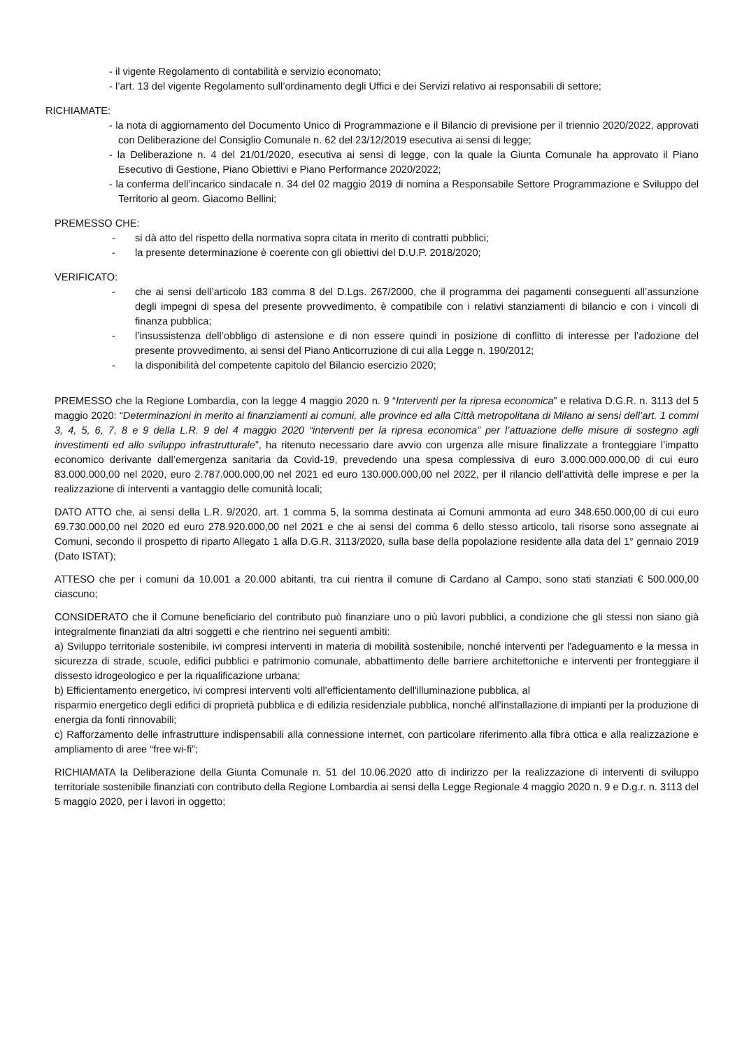- il vigente Regolamento di contabilità e servizio economato;
- l’art. 13 del vigente Regolamento sull’ordinamento degli Uffici e dei Servizi relativo ai responsabili di settore;
RICHIAMATE:
- la nota di aggiornamento del Documento Unico di Programmazione e il Bilancio di previsione per il triennio 2020/2022, approvati con Deliberazione del Consiglio Comunale n. 62 del 23/12/2019 esecutiva ai sensi di legge;
- la Deliberazione n. 4 del 21/01/2020, esecutiva ai sensi di legge, con la quale la Giunta Comunale ha approvato il Piano Esecutivo di Gestione, Piano Obiettivi e Piano Performance 2020/2022;
- la conferma dell’incarico sindacale n. 34 del 02 maggio 2019 di nomina a Responsabile Settore Programmazione e Sviluppo del Territorio al geom. Giacomo Bellini;
PREMESSO CHE:
- si dà atto del rispetto della normativa sopra citata in merito di contratti pubblici;
- la presente determinazione è coerente con gli obiettivi del D.U.P. 2018/2020;
VERIFICATO:
- che ai sensi dell’articolo 183 comma 8 del D.Lgs. 267/2000, che il programma dei pagamenti conseguenti all’assunzione degli impegni di spesa del presente provvedimento, è compatibile con i relativi stanziamenti di bilancio e con i vincoli di finanza pubblica;
- l’insussistenza dell’obbligo di astensione e di non essere quindi in posizione di conflitto di interesse per l’adozione del presente provvedimento, ai sensi del Piano Anticorruzione di cui alla Legge n. 190/2012;
- la disponibilità del competente capitolo del Bilancio esercizio 2020;
PREMESSO che la Regione Lombardia, con la legge 4 maggio 2020 n. 9 “Interventi per la ripresa economica” e relativa D.G.R. n. 3113 del 5 maggio 2020: “Determinazioni in merito ai finanziamenti ai comuni, alle province ed alla Città metropolitana di Milano ai sensi dell’art. 1 commi 3, 4, 5, 6, 7, 8 e 9 della L.R. 9 del 4 maggio 2020 “interventi per la ripresa economica” per l’attuazione delle misure di sostegno agli investimenti ed allo sviluppo infrastrutturale”, ha ritenuto necessario dare avvio con urgenza alle misure finalizzate a fronteggiare l’impatto economico derivante dall’emergenza sanitaria da Covid-19, prevedendo una spesa complessiva di euro 3.000.000.000,00 di cui euro 83.000.000,00 nel 2020, euro 2.787.000.000,00 nel 2021 ed euro 130.000.000,00 nel 2022, per il rilancio dell’attività delle imprese e per la realizzazione di interventi a vantaggio delle comunità locali;
DATO ATTO che, ai sensi della L.R. 9/2020, art. 1 comma 5, la somma destinata ai Comuni ammonta ad euro 348.650.000,00 di cui euro 69.730.000,00 nel 2020 ed euro 278.920.000,00 nel 2021 e che ai sensi del comma 6 dello stesso articolo, tali risorse sono assegnate ai Comuni, secondo il prospetto di riparto Allegato 1 alla D.G.R. 3113/2020, sulla base della popolazione residente alla data del 1° gennaio 2019 (Dato ISTAT);
ATTESO che per i comuni da 10.001 a 20.000 abitanti, tra cui rientra il comune di Cardano al Campo, sono stati stanziati € 500.000,00 ciascuno;
CONSIDERATO che il Comune beneficiario del contributo può finanziare uno o più lavori pubblici, a condizione che gli stessi non siano già integralmente finanziati da altri soggetti e che rientrino nei seguenti ambiti:
a) Sviluppo territoriale sostenibile, ivi compresi interventi in materia di mobilità sostenibile, nonché interventi per l'adeguamento e la messa in sicurezza di strade, scuole, edifici pubblici e patrimonio comunale, abbattimento delle barriere architettoniche e interventi per fronteggiare il dissesto idrogeologico e per la riqualificazione urbana;
b) Efficientamento energetico, ivi compresi interventi volti all'efficientamento dell'illuminazione pubblica, al
risparmio energetico degli edifici di proprietà pubblica e di edilizia residenziale pubblica, nonché all'installazione di impianti per la produzione di energia da fonti rinnovabili;
c) Rafforzamento delle infrastrutture indispensabili alla connessione internet, con particolare riferimento alla fibra ottica e alla realizzazione e ampliamento di aree “free wi-fi”;
RICHIAMATA la Deliberazione della Giunta Comunale n. 51 del 10.06.2020 atto di indirizzo per la realizzazione di interventi di sviluppo territoriale sostenibile finanziati con contributo della Regione Lombardia ai sensi della Legge Regionale 4 maggio 2020 n. 9 e D.g.r. n. 3113 del 5 maggio 2020, per i lavori in oggetto;